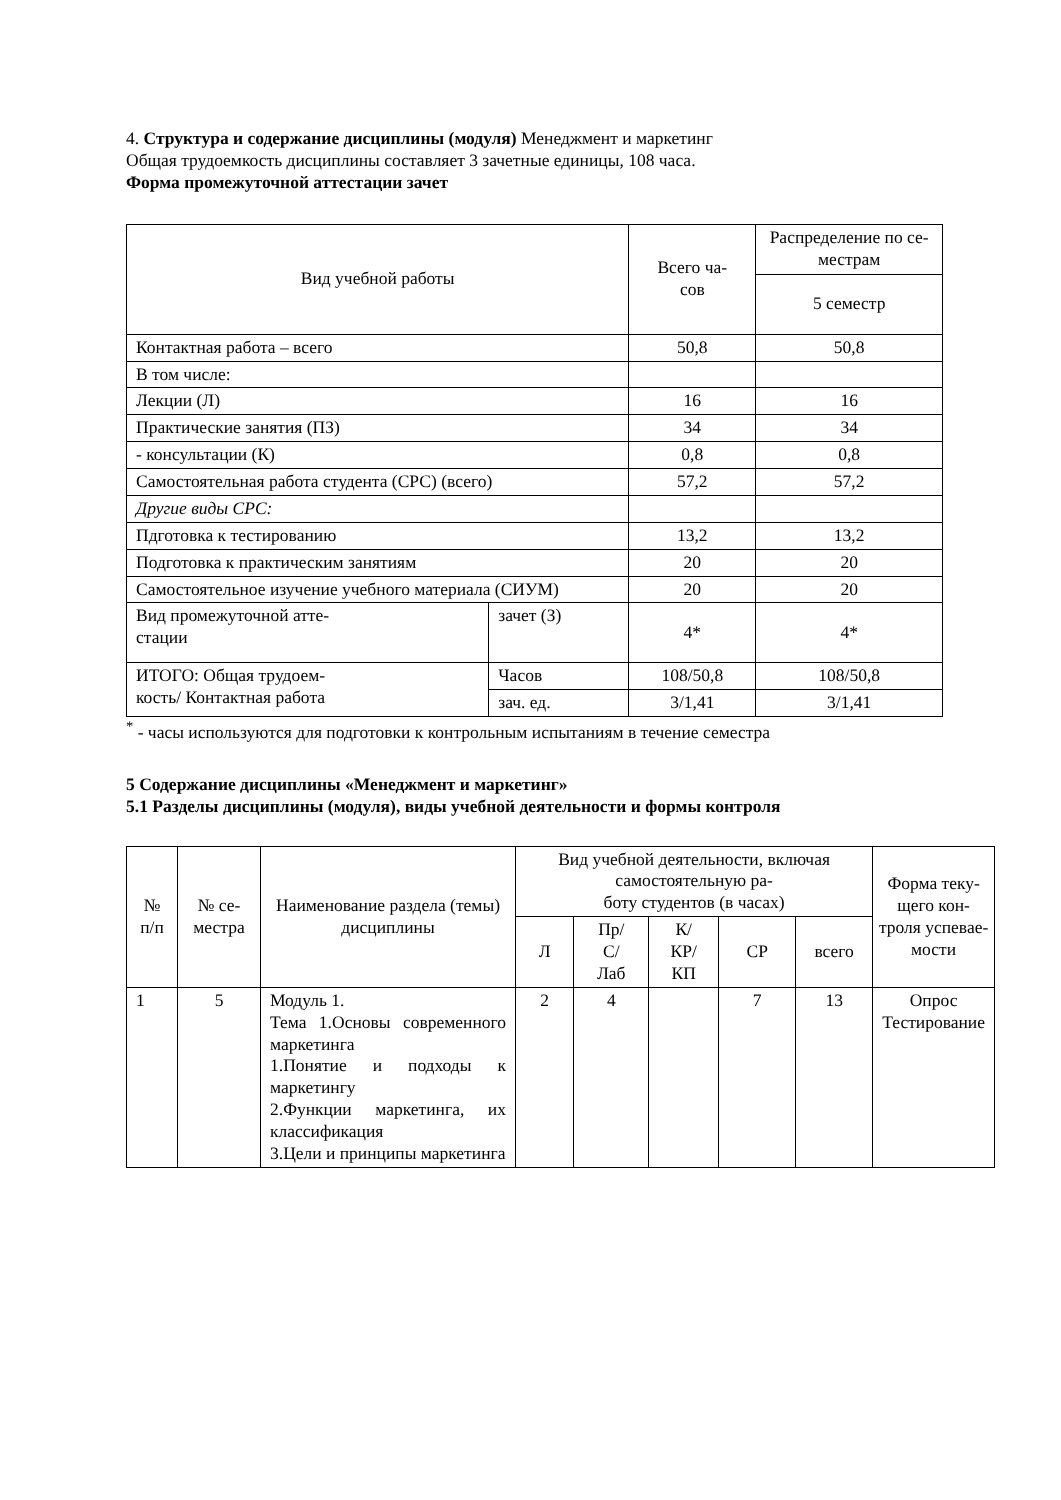4. Структура и содержание дисциплины (модуля) Менеджмент и маркетинг
Общая трудоемкость дисциплины составляет 3 зачетные единицы, 108 часа.
Форма промежуточной аттестации зачет
| Вид учебной работы | | Всего ча- сов | Распределение по се- местрам |
| | | | 5 семестр |
| Контактная работа – всего | | 50,8 | 50,8 |
| В том числе: | | | |
| Лекции (Л) | | 16 | 16 |
| Практические занятия (ПЗ) | | 34 | 34 |
| - консультации (К) | | 0,8 | 0,8 |
| Самостоятельная работа студента (СРС) (всего) | | 57,2 | 57,2 |
| Другие виды СРС: | | | |
| Пдготовка к тестированию | | 13,2 | 13,2 |
| Подготовка к практическим занятиям | | 20 | 20 |
| Самостоятельное изучение учебного материала (СИУМ) | | 20 | 20 |
| Вид промежуточной атте- стации | зачет (З) | 4* | 4* |
| ИТОГО: Общая трудоем- кость/ Контактная работа | Часов | 108/50,8 | 108/50,8 |
| | зач. ед. | 3/1,41 | 3/1,41 |
<sup>*</sup> - часы используются для подготовки к контрольным испытаниям в течение семестра
5 Содержание дисциплины «Менеджмент и маркетинг»
5.1 Разделы дисциплины (модуля), виды учебной деятельности и формы контроля
| № п/п | № се- местра | Наименование раздела (темы) дисциплины | Вид учебной деятельности, включая самостоятельную ра- боту студентов (в часах) | | | | | Форма теку- щего кон- троля успевае- мости |
| --- | --- | --- | --- | --- | --- | --- | --- | --- |
| | | | Л | Пр/ С/ Лаб | К/ КР/ КП | СР | всего | |
| 1 | 5 | Модуль 1. Тема 1.Основы современного маркетинга 1.Понятие и подходы к маркетингу 2.Функции маркетинга, их классификация 3.Цели и принципы маркетинга | 2 | 4 | | 7 | 13 | Опрос Тестирование |